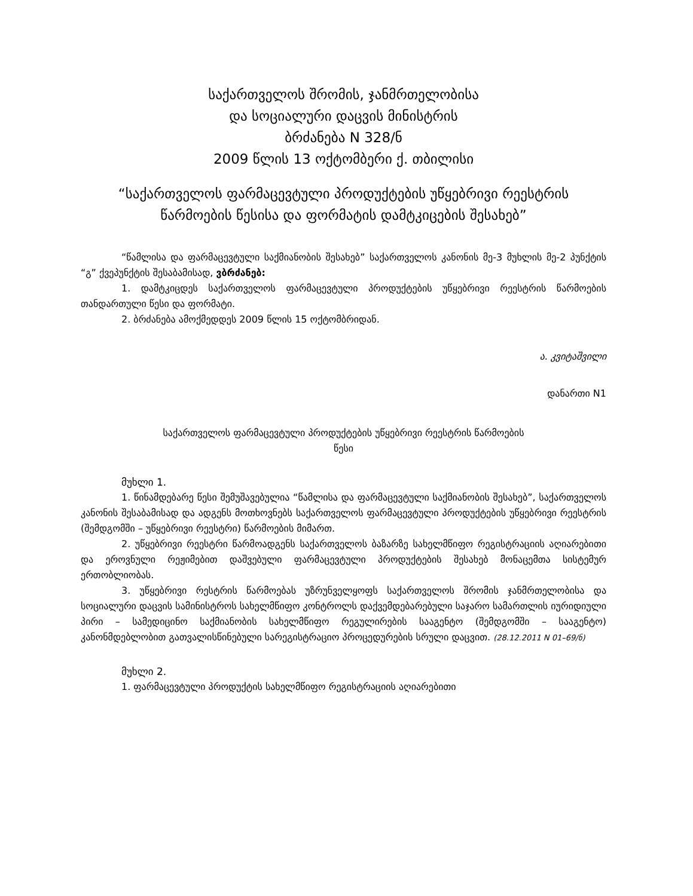საქართველოს შრომის, ჯანმრთელობისა
და სოციალური დაცვის მინისტრის
ბრძანება N 328/ნ
2009 წლის 13 ოქტომბერი ქ. თბილისი
“საქართველოს ფარმაცევტული პროდუქტების უწყებრივი რეესტრის წარმოების წესისა და ფორმატის დამტკიცების შესახებ”
“წამლისა და ფარმაცევტული საქმიანობის შესახებ” საქართველოს კანონის მე-3 მუხლის მე-2 პუნქტის “გ” ქვეპუნქტის შესაბამისად, ვბრძანებ:
1. დამტკიცდეს საქართველოს ფარმაცევტული პროდუქტების უწყებრივი რეესტრის წარმოების თანდართული წესი და ფორმატი.
2. ბრძანება ამოქმედდეს 2009 წლის 15 ოქტომბრიდან.
ა. კვიტაშვილი
დანართი N1
საქართველოს ფარმაცევტული პროდუქტების უწყებრივი რეესტრის წარმოების
წესი
მუხლი 1.
1. წინამდებარე წესი შემუშავებულია “წამლისა და ფარმაცევტული საქმიანობის შესახებ”, საქართველოს კანონის შესაბამისად და ადგენს მოთხოვნებს საქართველოს ფარმაცევტული პროდუქტების უწყებრივი რეესტრის (შემდგომში – უწყებრივი რეესტრი) წარმოების მიმართ.
2. უწყებრივი რეესტრი წარმოადგენს საქართველოს ბაზარზე სახელმწიფო რეგისტრაციის აღიარებითი და ეროვნული რეჟიმებით დაშვებული ფარმაცევტული პროდუქტების შესახებ მონაცემთა სისტემურ ერთობლიობას.
3. უწყებრივი რესტრის წარმოებას უზრუნველყოფს საქართველოს შრომის ჯანმრთელობისა და სოციალური დაცვის სამინისტროს სახელმწიფო კონტროლს დაქვემდებარებული საჯარო სამართლის იურიდიული პირი – სამედიცინო საქმიანობის სახელმწიფო რეგულირების სააგენტო (შემდგომში – სააგენტო) კანონმდებლობით გათვალისწინებული სარეგისტრაციო პროცედურების სრული დაცვით. (28.12.2011 N 01–69/ნ)
მუხლი 2.
1. ფარმაცევტული პროდუქტის სახელმწიფო რეგისტრაციის აღიარებითი